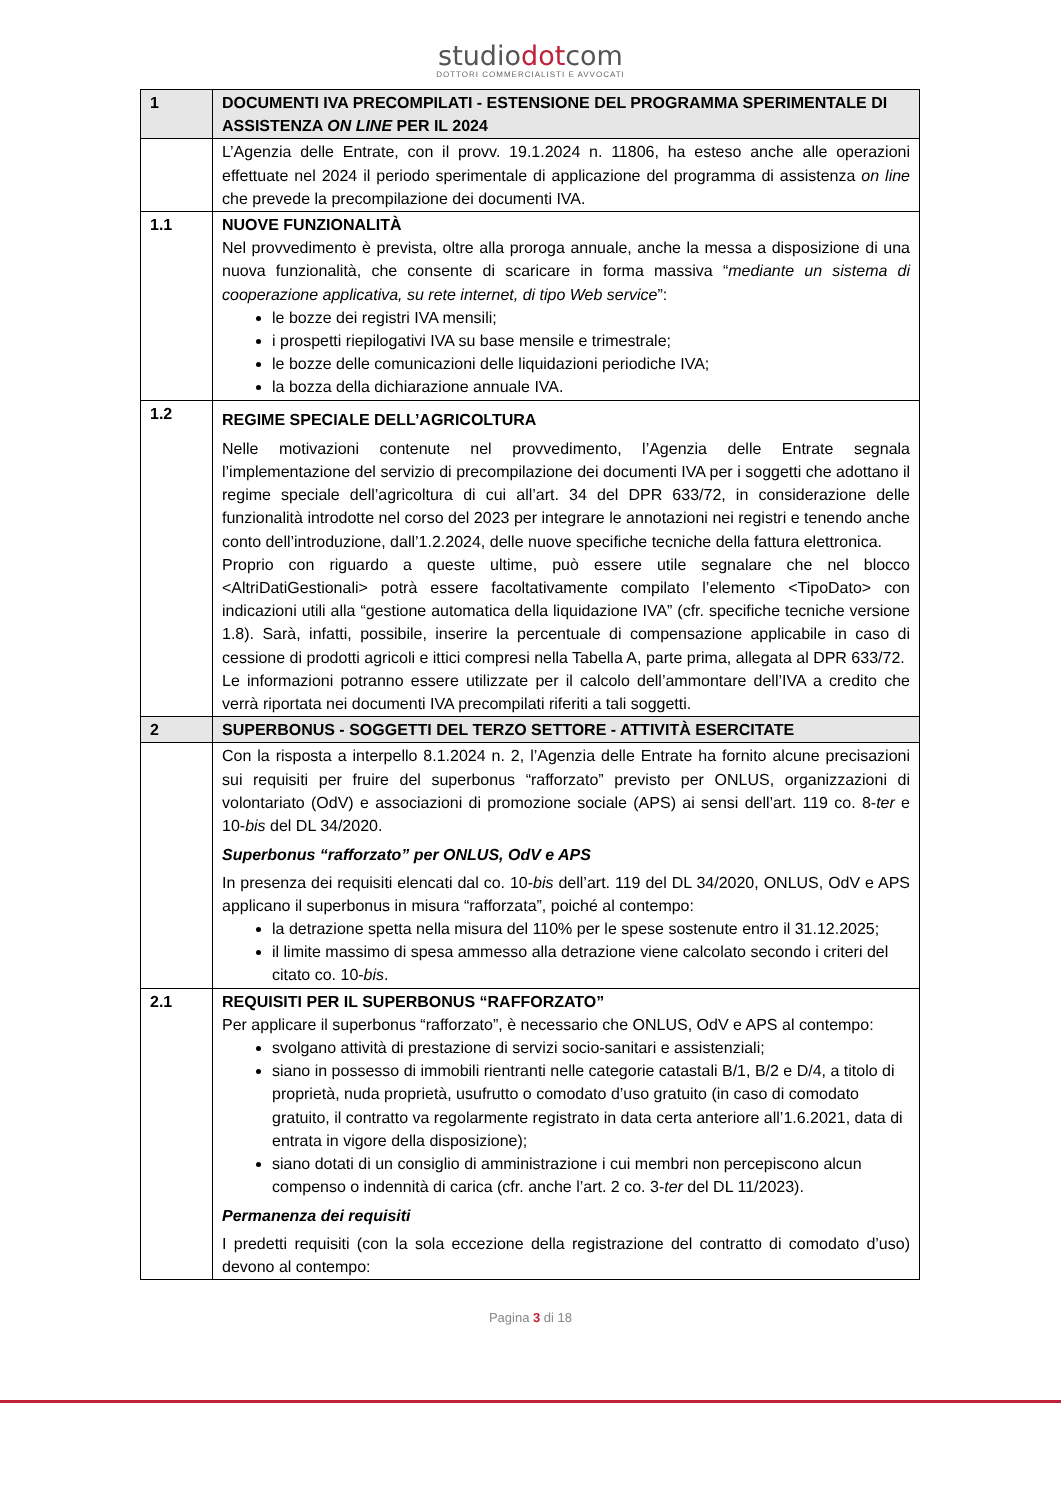studiodotcom
DOTTORI COMMERCIALISTI E AVVOCATI
| 1 | DOCUMENTI IVA PRECOMPILATI - ESTENSIONE DEL PROGRAMMA SPERIMENTALE DI ASSISTENZA ON LINE PER IL 2024 |
| | L’Agenzia delle Entrate, con il provv. 19.1.2024 n. 11806, ha esteso anche alle operazioni effettuate nel 2024 il periodo sperimentale di applicazione del programma di assistenza on line che prevede la precompilazione dei documenti IVA. |
| 1.1 | NUOVE FUNZIONALITÀ Nel provvedimento è prevista, oltre alla proroga annuale, anche la messa a disposizione di una nuova funzionalità, che consente di scaricare in forma massiva “ mediante un sistema di cooperazione applicativa, su rete internet, di tipo Web service ”: le bozze dei registri IVA mensili; i prospetti riepilogativi IVA su base mensile e trimestrale; le bozze delle comunicazioni delle liquidazioni periodiche IVA; la bozza della dichiarazione annuale IVA. |
| 1.2 | REGIME SPECIALE DELL’AGRICOLTURA Nelle motivazioni contenute nel provvedimento, l’Agenzia delle Entrate segnala l’implementazione del servizio di precompilazione dei documenti IVA per i soggetti che adottano il regime speciale dell’agricoltura di cui all’art. 34 del DPR 633/72, in considerazione delle funzionalità introdotte nel corso del 2023 per integrare le annotazioni nei registri e tenendo anche conto dell’introduzione, dall’1.2.2024, delle nuove specifiche tecniche della fattura elettronica. Proprio con riguardo a queste ultime, può essere utile segnalare che nel blocco <AltriDatiGestionali> potrà essere facoltativamente compilato l’elemento <TipoDato> con indicazioni utili alla “gestione automatica della liquidazione IVA” (cfr. specifiche tecniche versione 1.8). Sarà, infatti, possibile, inserire la percentuale di compensazione applicabile in caso di cessione di prodotti agricoli e ittici compresi nella Tabella A, parte prima, allegata al DPR 633/72. Le informazioni potranno essere utilizzate per il calcolo dell’ammontare dell’IVA a credito che verrà riportata nei documenti IVA precompilati riferiti a tali soggetti. |
| 2 | SUPERBONUS - SOGGETTI DEL TERZO SETTORE - ATTIVITÀ ESERCITATE |
| | Con la risposta a interpello 8.1.2024 n. 2, l’Agenzia delle Entrate ha fornito alcune precisazioni sui requisiti per fruire del superbonus “rafforzato” previsto per ONLUS, organizzazioni di volontariato (OdV) e associazioni di promozione sociale (APS) ai sensi dell’art. 119 co. 8- ter e 10- bis del DL 34/2020. Superbonus “rafforzato” per ONLUS, OdV e APS In presenza dei requisiti elencati dal co. 10- bis dell’art. 119 del DL 34/2020, ONLUS, OdV e APS applicano il superbonus in misura “rafforzata”, poiché al contempo: la detrazione spetta nella misura del 110% per le spese sostenute entro il 31.12.2025; il limite massimo di spesa ammesso alla detrazione viene calcolato secondo i criteri del citato co. 10- bis . |
| 2.1 | REQUISITI PER IL SUPERBONUS “RAFFORZATO” Per applicare il superbonus “rafforzato”, è necessario che ONLUS, OdV e APS al contempo: svolgano attività di prestazione di servizi socio-sanitari e assistenziali; siano in possesso di immobili rientranti nelle categorie catastali B/1, B/2 e D/4, a titolo di proprietà, nuda proprietà, usufrutto o comodato d’uso gratuito (in caso di comodato gratuito, il contratto va regolarmente registrato in data certa anteriore all’1.6.2021, data di entrata in vigore della disposizione); siano dotati di un consiglio di amministrazione i cui membri non percepiscono alcun compenso o indennità di carica (cfr. anche l’art. 2 co. 3- ter del DL 11/2023). Permanenza dei requisiti I predetti requisiti (con la sola eccezione della registrazione del contratto di comodato d’uso) devono al contempo: |
Pagina 3 di 18